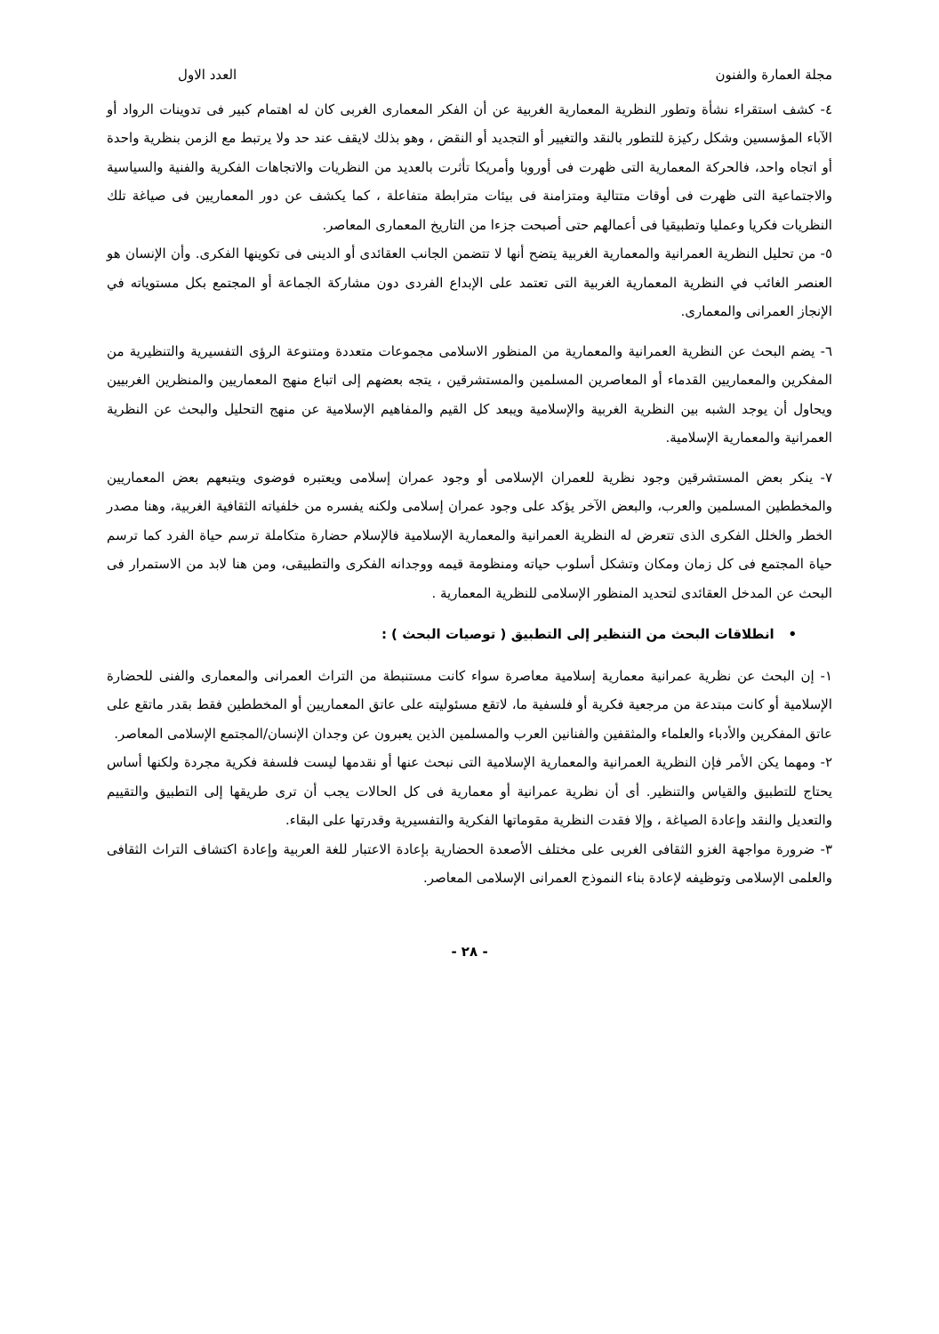مجلة العمارة والفنون العدد الاول
٤- كشف استقراء نشأة وتطور النظرية المعمارية الغربية عن أن الفكر المعمارى الغربى كان له اهتمام كبير فى تدوينات الرواد أو الآباء المؤسسين وشكل ركيزة للتطور بالنقد والتغيير أو التجديد أو النقض ، وهو بذلك لايقف عند حد ولا يرتبط مع الزمن بنظرية واحدة أو اتجاه واحد، فالحركة المعمارية التى ظهرت فى أوروبا وأمريكا تأثرت بالعديد من النظريات والاتجاهات الفكرية والفنية والسياسية والاجتماعية التى ظهرت فى أوقات متتالية ومتزامنة فى بيئات مترابطة متفاعلة ، كما يكشف عن دور المعماريين فى صياغة تلك النظريات فكريا وعمليا وتطبيقيا فى أعمالهم حتى أصبحت جزءا من التاريخ المعمارى المعاصر.
٥- من تحليل النظرية العمرانية والمعمارية الغربية يتضح أنها لا تتضمن الجانب العقائدى أو الدينى فى تكوينها الفكرى. وأن الإنسان هو العنصر الغائب في النظرية المعمارية الغربية التى تعتمد على الإبداع الفردى دون مشاركة الجماعة أو المجتمع بكل مستوياته في الإنجاز العمرانى والمعمارى.
٦- يضم البحث عن النظرية العمرانية والمعمارية من المنظور الاسلامى مجموعات متعددة ومتنوعة الرؤى التفسيرية والتنظيرية من المفكرين والمعماريين القدماء أو المعاصرين المسلمين والمستشرقين ، يتجه بعضهم إلى اتباع منهج المعماريين والمنظرين الغربيين ويحاول أن يوجد الشبه بين النظرية الغربية والإسلامية ويبعد كل القيم والمفاهيم الإسلامية عن منهج التحليل والبحث عن النظرية العمرانية والمعمارية الإسلامية.
٧- ينكر بعض المستشرقين وجود نظرية للعمران الإسلامى أو وجود عمران إسلامى ويعتبره فوضوى ويتبعهم بعض المعماريين والمخططين المسلمين والعرب، والبعض الآخر يؤكد على وجود عمران إسلامى ولكنه يفسره من خلفياته الثقافية الغربية، وهنا مصدر الخطر والخلل الفكرى الذى تتعرض له النظرية العمرانية والمعمارية الإسلامية فالإسلام حضارة متكاملة ترسم حياة الفرد كما ترسم حياة المجتمع فى كل زمان ومكان وتشكل أسلوب حياته ومنظومة قيمه ووجدانه الفكرى والتطبيقى، ومن هنا لابد من الاستمرار فى البحث عن المدخل العقائدى لتحديد المنظور الإسلامى للنظرية المعمارية .
• انطلاقات البحث من التنظير إلى التطبيق ( توصيات البحث ) :
١- إن البحث عن نظرية عمرانية معمارية إسلامية معاصرة سواء كانت مستنبطة من التراث العمرانى والمعمارى والفنى للحضارة الإسلامية أو كانت مبتدعة من مرجعية فكرية أو فلسفية ما، لاتقع مسئوليته على عاتق المعماريين أو المخططين فقط بقدر ماتقع على عاتق المفكرين والأدباء والعلماء والمثقفين والفنانين العرب والمسلمين الذين يعبرون عن وجدان الإنسان/المجتمع الإسلامى المعاصر.
٢- ومهما يكن الأمر فإن النظرية العمرانية والمعمارية الإسلامية التى نبحث عنها أو نقدمها ليست فلسفة فكرية مجردة ولكنها أساس يحتاج للتطبيق والقياس والتنظير. أى أن نظرية عمرانية أو معمارية فى كل الحالات يجب أن ترى طريقها إلى التطبيق والتقييم والتعديل والنقد وإعادة الصياغة ، وإلا فقدت النظرية مقوماتها الفكرية والتفسيرية وقدرتها على البقاء.
٣- ضرورة مواجهة الغزو الثقافى الغربى على مختلف الأصعدة الحضارية بإعادة الاعتبار للغة العربية وإعادة اكتشاف التراث الثقافى والعلمى الإسلامى وتوظيفه لإعادة بناء النموذج العمرانى الإسلامى المعاصر.
- ٢٨ -